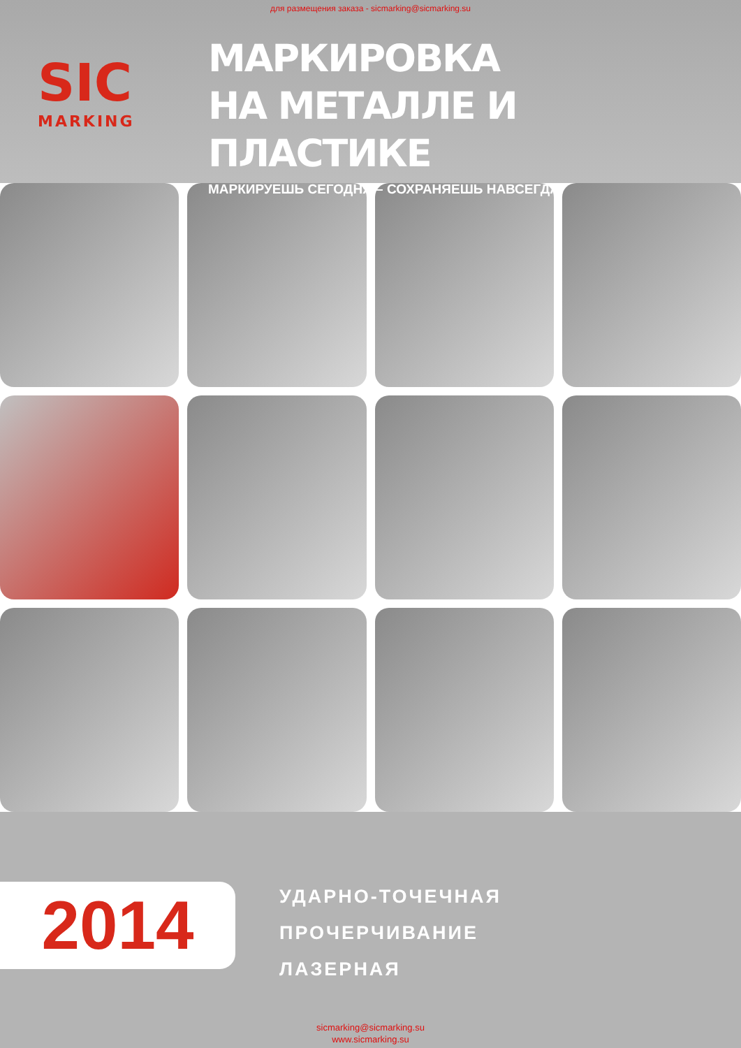для размещения заказа - sicmarking@sicmarking.su
SIC
MARKING
МАРКИРОВКА
НА МЕТАЛЛЕ И ПЛАСТИКЕ
МАРКИРУЕШЬ СЕГОДНЯ – СОХРАНЯЕШЬ НАВСЕГДА!
2014
УДАРНО-ТОЧЕЧНАЯ
ПРОЧЕРЧИВАНИЕ
ЛАЗЕРНАЯ
sicmarking@sicmarking.su
www.sicmarking.su